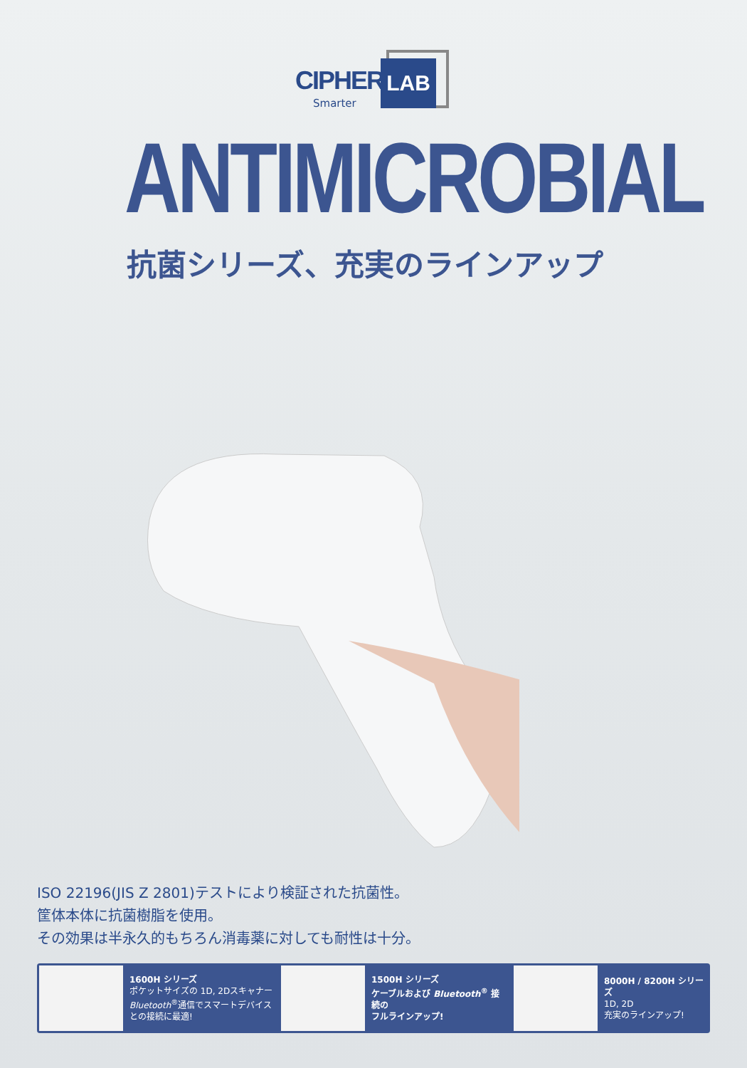CIPHER LAB
Smarter
ANTIMICROBIAL
抗菌シリーズ、充実のラインアップ
ISO 22196(JIS Z 2801)テストにより検証された抗菌性。
筐体本体に抗菌樹脂を使用。
その効果は半永久的もちろん消毒薬に対しても耐性は十分。
1600H シリーズ
ポケットサイズの 1D, 2Dスキャナー
Bluetooth<sup>®</sup>通信でスマートデバイス
との接続に最適!
1500H シリーズ
ケーブルおよび Bluetooth<sup>®</sup> 接続の
フルラインアップ!
8000H / 8200H シリーズ
1D, 2D
充実のラインアップ!